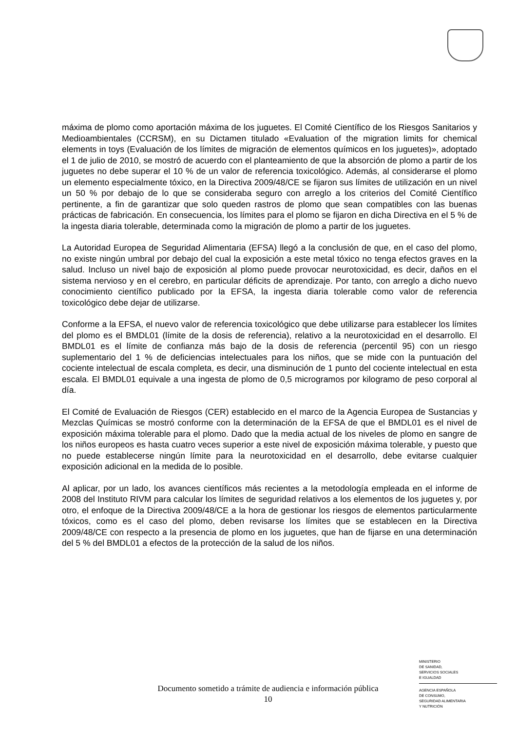máxima de plomo como aportación máxima de los juguetes. El Comité Científico de los Riesgos Sanitarios y Medioambientales (CCRSM), en su Dictamen titulado «Evaluation of the migration limits for chemical elements in toys (Evaluación de los límites de migración de elementos químicos en los juguetes)», adoptado el 1 de julio de 2010, se mostró de acuerdo con el planteamiento de que la absorción de plomo a partir de los juguetes no debe superar el 10 % de un valor de referencia toxicológico. Además, al considerarse el plomo un elemento especialmente tóxico, en la Directiva 2009/48/CE se fijaron sus límites de utilización en un nivel un 50 % por debajo de lo que se consideraba seguro con arreglo a los criterios del Comité Científico pertinente, a fin de garantizar que solo queden rastros de plomo que sean compatibles con las buenas prácticas de fabricación. En consecuencia, los límites para el plomo se fijaron en dicha Directiva en el 5 % de la ingesta diaria tolerable, determinada como la migración de plomo a partir de los juguetes.
La Autoridad Europea de Seguridad Alimentaria (EFSA) llegó a la conclusión de que, en el caso del plomo, no existe ningún umbral por debajo del cual la exposición a este metal tóxico no tenga efectos graves en la salud. Incluso un nivel bajo de exposición al plomo puede provocar neurotoxicidad, es decir, daños en el sistema nervioso y en el cerebro, en particular déficits de aprendizaje. Por tanto, con arreglo a dicho nuevo conocimiento científico publicado por la EFSA, la ingesta diaria tolerable como valor de referencia toxicológico debe dejar de utilizarse.
Conforme a la EFSA, el nuevo valor de referencia toxicológico que debe utilizarse para establecer los límites del plomo es el BMDL01 (límite de la dosis de referencia), relativo a la neurotoxicidad en el desarrollo. El BMDL01 es el límite de confianza más bajo de la dosis de referencia (percentil 95) con un riesgo suplementario del 1 % de deficiencias intelectuales para los niños, que se mide con la puntuación del cociente intelectual de escala completa, es decir, una disminución de 1 punto del cociente intelectual en esta escala. El BMDL01 equivale a una ingesta de plomo de 0,5 microgramos por kilogramo de peso corporal al día.
El Comité de Evaluación de Riesgos (CER) establecido en el marco de la Agencia Europea de Sustancias y Mezclas Químicas se mostró conforme con la determinación de la EFSA de que el BMDL01 es el nivel de exposición máxima tolerable para el plomo. Dado que la media actual de los niveles de plomo en sangre de los niños europeos es hasta cuatro veces superior a este nivel de exposición máxima tolerable, y puesto que no puede establecerse ningún límite para la neurotoxicidad en el desarrollo, debe evitarse cualquier exposición adicional en la medida de lo posible.
Al aplicar, por un lado, los avances científicos más recientes a la metodología empleada en el informe de 2008 del Instituto RIVM para calcular los límites de seguridad relativos a los elementos de los juguetes y, por otro, el enfoque de la Directiva 2009/48/CE a la hora de gestionar los riesgos de elementos particularmente tóxicos, como es el caso del plomo, deben revisarse los límites que se establecen en la Directiva 2009/48/CE con respecto a la presencia de plomo en los juguetes, que han de fijarse en una determinación del 5 % del BMDL01 a efectos de la protección de la salud de los niños.
MINISTERIO
DE SANIDAD,
SERVICIOS SOCIALES
E IGUALDAD
AGENCIA ESPAÑOLA
DE CONSUMO,
SEGURIDAD ALIMENTARIA
Y NUTRICIÓN
Documento sometido a trámite de audiencia e información pública
10